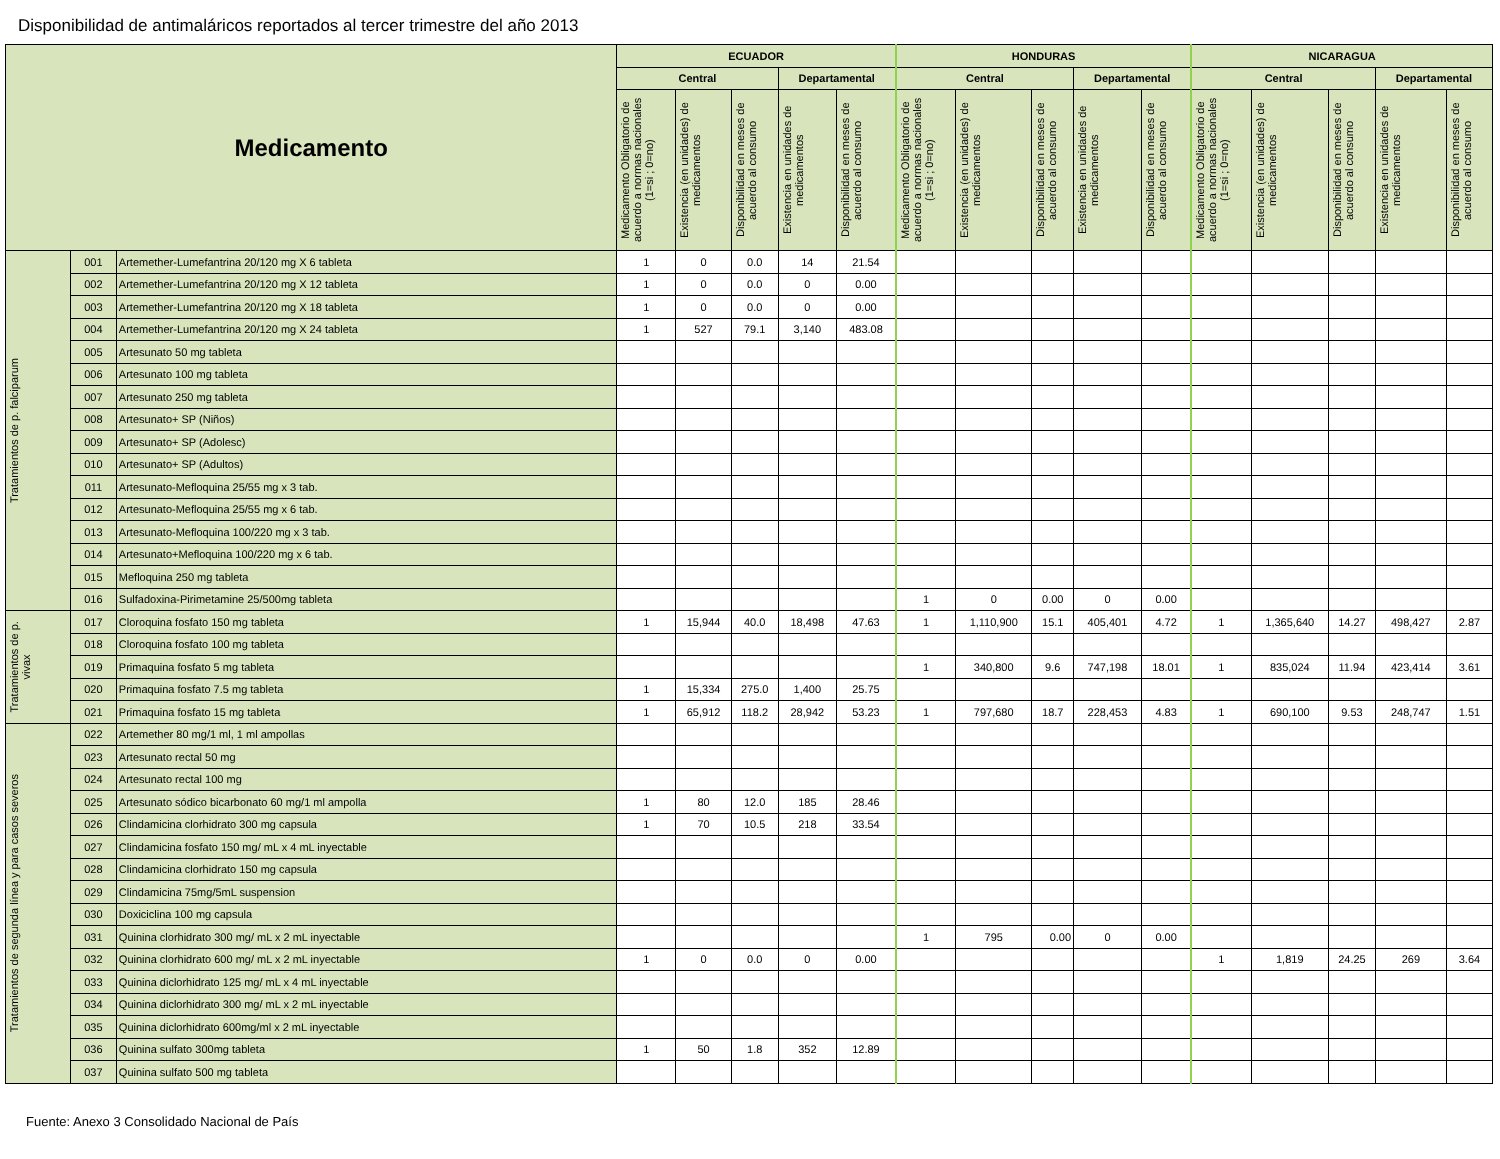Disponibilidad de antimaláricos reportados al tercer trimestre del año 2013
| Medicamento | | | ECUADOR | | | | | HONDURAS | | | | | NICARAGUA | | | | |
| --- | --- | --- | --- | --- | --- | --- | --- | --- | --- | --- | --- | --- | --- | --- | --- | --- | --- |
| | | | Central | | | Departamental | | Central | | | Departamental | | Central | | | Departamental | |
| | | | Medicamento Obligatorio de acuerdo a normas nacionales (1=si ; 0=no) | Existencia (en unidades) de medicamentos | Disponibilidad en meses de acuerdo al consumo | Existencia en unidades de medicamentos | Disponibilidad en meses de acuerdo al consumo | Medicamento Obligatorio de acuerdo a normas nacionales (1=si ; 0=no) | Existencia (en unidades) de medicamentos | Disponibilidad en meses de acuerdo al consumo | Existencia en unidades de medicamentos | Disponibilidad en meses de acuerdo al consumo | Medicamento Obligatorio de acuerdo a normas nacionales (1=si ; 0=no) | Existencia (en unidades) de medicamentos | Disponibilidad en meses de acuerdo al consumo | Existencia en unidades de medicamentos | Disponibilidad en meses de acuerdo al consumo |
| Tratamientos de p. falciparum | 001 | Artemether-Lumefantrina 20/120 mg X 6 tableta | 1 | 0 | 0.0 | 14 | 21.54 | | | | | | | | | | |
| | 002 | Artemether-Lumefantrina 20/120 mg X 12 tableta | 1 | 0 | 0.0 | 0 | 0.00 | | | | | | | | | | |
| | 003 | Artemether-Lumefantrina 20/120 mg X 18 tableta | 1 | 0 | 0.0 | 0 | 0.00 | | | | | | | | | | |
| | 004 | Artemether-Lumefantrina 20/120 mg X 24 tableta | 1 | 527 | 79.1 | 3,140 | 483.08 | | | | | | | | | | |
| | 005 | Artesunato 50 mg tableta | | | | | | | | | | | | | | | |
| | 006 | Artesunato 100 mg tableta | | | | | | | | | | | | | | | |
| | 007 | Artesunato 250 mg tableta | | | | | | | | | | | | | | | |
| | 008 | Artesunato+ SP (Niños) | | | | | | | | | | | | | | | |
| | 009 | Artesunato+ SP (Adolesc) | | | | | | | | | | | | | | | |
| | 010 | Artesunato+ SP (Adultos) | | | | | | | | | | | | | | | |
| | 011 | Artesunato-Mefloquina 25/55 mg x 3 tab. | | | | | | | | | | | | | | | |
| | 012 | Artesunato-Mefloquina 25/55 mg x 6 tab. | | | | | | | | | | | | | | | |
| | 013 | Artesunato-Mefloquina 100/220 mg x 3 tab. | | | | | | | | | | | | | | | |
| | 014 | Artesunato+Mefloquina 100/220 mg x 6 tab. | | | | | | | | | | | | | | | |
| | 015 | Mefloquina 250 mg tableta | | | | | | | | | | | | | | | |
| | 016 | Sulfadoxina-Pirimetamine 25/500mg tableta | | | | | | 1 | 0 | 0.00 | 0 | 0.00 | | | | | |
| Tratamientos de p. vivax | 017 | Cloroquina fosfato 150 mg tableta | 1 | 15,944 | 40.0 | 18,498 | 47.63 | 1 | 1,110,900 | 15.1 | 405,401 | 4.72 | 1 | 1,365,640 | 14.27 | 498,427 | 2.87 |
| | 018 | Cloroquina fosfato 100 mg tableta | | | | | | | | | | | | | | | |
| | 019 | Primaquina fosfato 5 mg tableta | | | | | | 1 | 340,800 | 9.6 | 747,198 | 18.01 | 1 | 835,024 | 11.94 | 423,414 | 3.61 |
| | 020 | Primaquina fosfato 7.5 mg tableta | 1 | 15,334 | 275.0 | 1,400 | 25.75 | | | | | | | | | | |
| | 021 | Primaquina fosfato 15 mg tableta | 1 | 65,912 | 118.2 | 28,942 | 53.23 | 1 | 797,680 | 18.7 | 228,453 | 4.83 | 1 | 690,100 | 9.53 | 248,747 | 1.51 |
| Tratamientos de segunda línea y para casos severos | 022 | Artemether 80 mg/1 ml, 1 ml ampollas | | | | | | | | | | | | | | | |
| | 023 | Artesunato rectal 50 mg | | | | | | | | | | | | | | | |
| | 024 | Artesunato rectal 100 mg | | | | | | | | | | | | | | | |
| | 025 | Artesunato sódico bicarbonato 60 mg/1 ml ampolla | 1 | 80 | 12.0 | 185 | 28.46 | | | | | | | | | | |
| | 026 | Clindamicina clorhidrato 300 mg capsula | 1 | 70 | 10.5 | 218 | 33.54 | | | | | | | | | | |
| | 027 | Clindamicina fosfato 150 mg/ mL x 4 mL inyectable | | | | | | | | | | | | | | | |
| | 028 | Clindamicina clorhidrato 150 mg capsula | | | | | | | | | | | | | | | |
| | 029 | Clindamicina 75mg/5mL suspension | | | | | | | | | | | | | | | |
| | 030 | Doxiciclina 100 mg capsula | | | | | | | | | | | | | | | |
| | 031 | Quinina clorhidrato 300 mg/ mL x 2 mL inyectable | | | | | | 1 | 795 | 0.00 | 0 | 0.00 | | | | | |
| | 032 | Quinina clorhidrato 600 mg/ mL x 2 mL inyectable | 1 | 0 | 0.0 | 0 | 0.00 | | | | | | 1 | 1,819 | 24.25 | 269 | 3.64 |
| | 033 | Quinina diclorhidrato 125 mg/ mL x 4 mL inyectable | | | | | | | | | | | | | | | |
| | 034 | Quinina diclorhidrato 300 mg/ mL x 2 mL inyectable | | | | | | | | | | | | | | | |
| | 035 | Quinina diclorhidrato 600mg/ml x 2 mL inyectable | | | | | | | | | | | | | | | |
| | 036 | Quinina sulfato 300mg tableta | 1 | 50 | 1.8 | 352 | 12.89 | | | | | | | | | | |
| | 037 | Quinina sulfato 500 mg tableta | | | | | | | | | | | | | | | |
Fuente: Anexo 3 Consolidado Nacional de País